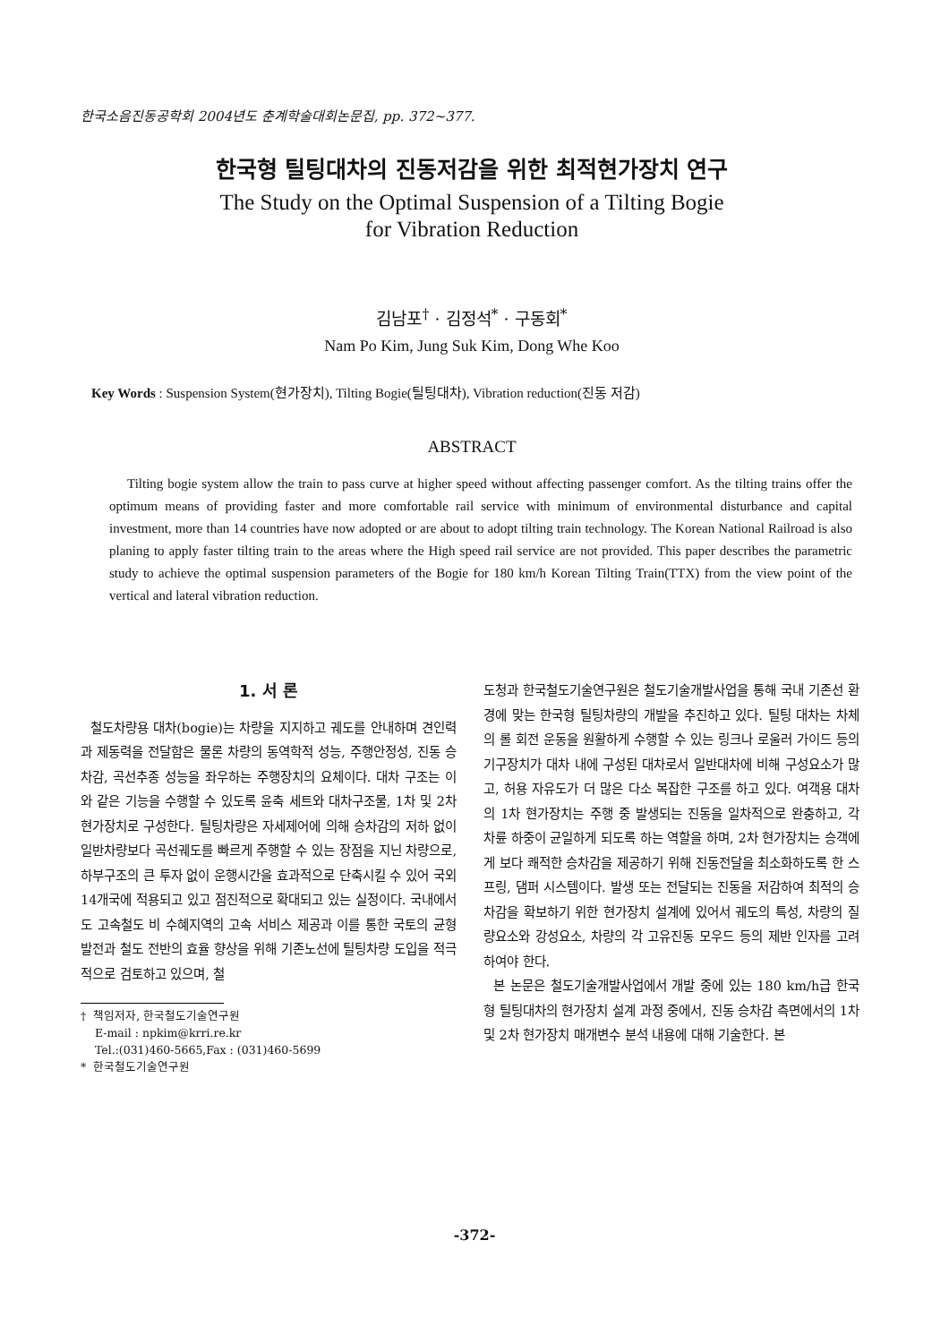한국소음진동공학회 2004년도 춘계학술대회논문집, pp. 372~377.
한국형 틸팅대차의 진동저감을 위한 최적현가장치 연구
The Study on the Optimal Suspension of a Tilting Bogie
for Vibration Reduction
김남포<sup>†</sup> · 김정석<sup>*</sup> · 구동회<sup>*</sup>
Nam Po Kim, Jung Suk Kim, Dong Whe Koo
Key Words : Suspension System(현가장치), Tilting Bogie(틸팅대차), Vibration reduction(진동 저감)
ABSTRACT
Tilting bogie system allow the train to pass curve at higher speed without affecting passenger comfort. As the tilting trains offer the optimum means of providing faster and more comfortable rail service with minimum of environmental disturbance and capital investment, more than 14 countries have now adopted or are about to adopt tilting train technology. The Korean National Railroad is also planing to apply faster tilting train to the areas where the High speed rail service are not provided. This paper describes the parametric study to achieve the optimal suspension parameters of the Bogie for 180 km/h Korean Tilting Train(TTX) from the view point of the vertical and lateral vibration reduction.
1. 서 론
철도차량용 대차(bogie)는 차량을 지지하고 궤도를 안내하며 견인력과 제동력을 전달함은 물론 차량의 동역학적 성능, 주행안정성, 진동 승차감, 곡선추종 성능을 좌우하는 주행장치의 요체이다. 대차 구조는 이와 같은 기능을 수행할 수 있도록 윤축 세트와 대차구조물, 1차 및 2차 현가장치로 구성한다. 틸팅차량은 자세제어에 의해 승차감의 저하 없이 일반차량보다 곡선궤도를 빠르게 주행할 수 있는 장점을 지닌 차량으로, 하부구조의 큰 투자 없이 운행시간을 효과적으로 단축시킬 수 있어 국외 14개국에 적용되고 있고 점진적으로 확대되고 있는 실정이다. 국내에서도 고속철도 비 수혜지역의 고속 서비스 제공과 이를 통한 국토의 균형발전과 철도 전반의 효율 향상을 위해 기존노선에 틸팅차량 도입을 적극적으로 검토하고 있으며, 철
† 책임저자, 한국철도기술연구원
E-mail : npkim@krri.re.kr
Tel.:(031)460-5665,Fax : (031)460-5699
* 한국철도기술연구원
도청과 한국철도기술연구원은 철도기술개발사업을 통해 국내 기존선 환경에 맞는 한국형 틸팅차량의 개발을 추진하고 있다. 틸팅 대차는 차체의 롤 회전 운동을 원활하게 수행할 수 있는 링크나 로울러 가이드 등의 기구장치가 대차 내에 구성된 대차로서 일반대차에 비해 구성요소가 많고, 허용 자유도가 더 많은 다소 복잡한 구조를 하고 있다. 여객용 대차의 1차 현가장치는 주행 중 발생되는 진동을 일차적으로 완충하고, 각 차륜 하중이 균일하게 되도록 하는 역할을 하며, 2차 현가장치는 승객에게 보다 쾌적한 승차감을 제공하기 위해 진동전달을 최소화하도록 한 스프링, 댐퍼 시스템이다. 발생 또는 전달되는 진동을 저감하여 최적의 승차감을 확보하기 위한 현가장치 설계에 있어서 궤도의 특성, 차량의 질량요소와 강성요소, 차량의 각 고유진동 모우드 등의 제반 인자를 고려하여야 한다.
본 논문은 철도기술개발사업에서 개발 중에 있는 180 km/h급 한국형 틸팅대차의 현가장치 설계 과정 중에서, 진동 승차감 측면에서의 1차 및 2차 현가장치 매개변수 분석 내용에 대해 기술한다. 본
-372-